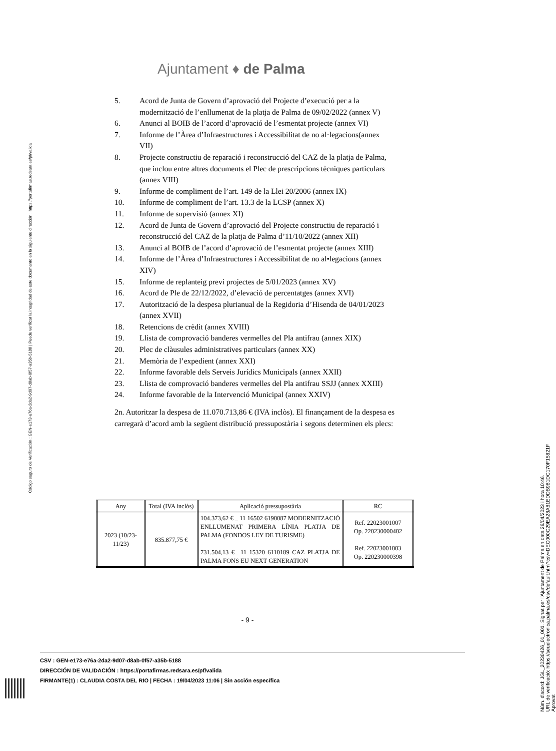Ajuntament ♦ de Palma
5. Acord de Junta de Govern d’aprovació del Projecte d’execució per a la modernització de l’enllumenat de la platja de Palma de 09/02/2022 (annex V)
6. Anunci al BOIB de l’acord d’aprovació de l’esmentat projecte (annex VI)
7. Informe de l’Àrea d’Infraestructures i Accessibilitat de no al·legacions(annex VII)
8. Projecte constructiu de reparació i reconstrucció del CAZ de la platja de Palma, que inclou entre altres documents el Plec de prescripcions tècniques particulars (annex VIII)
9. Informe de compliment de l’art. 149 de la Llei 20/2006 (annex IX)
10. Informe de compliment de l’art. 13.3 de la LCSP (annex X)
11. Informe de supervisió (annex XI)
12. Acord de Junta de Govern d’aprovació del Projecte constructiu de reparació i reconstrucció del CAZ de la platja de Palma d’11/10/2022 (annex XII)
13. Anunci al BOIB de l’acord d’aprovació de l’esmentat projecte (annex XIII)
14. Informe de l’Àrea d’Infraestructures i Accessibilitat de no al•legacions (annex XIV)
15. Informe de replanteig previ projectes de 5/01/2023 (annex XV)
16. Acord de Ple de 22/12/2022, d’elevació de percentatges (annex XVI)
17. Autorització de la despesa plurianual de la Regidoria d’Hisenda de 04/01/2023 (annex XVII)
18. Retencions de crèdit (annex XVIII)
19. Llista de comprovació banderes vermelles del Pla antifrau (annex XIX)
20. Plec de clàusules administratives particulars (annex XX)
21. Memòria de l’expedient (annex XXI)
22. Informe favorable dels Serveis Jurídics Municipals (annex XXII)
23. Llista de comprovació banderes vermelles del Pla antifrau SSJJ (annex XXIII)
24. Informe favorable de la Intervenció Municipal (annex XXIV)
2n. Autoritzar la despesa de 11.070.713,86 € (IVA inclòs). El finançament de la despesa es carregarà d’acord amb la següent distribució pressupostària i segons determinen els plecs:
| Any | Total (IVA inclòs) | Aplicació pressupostària | RC |
| --- | --- | --- | --- |
| 2023 (10/23-11/23) | 835.877,75 € | 104.373,62 € _ 11 16502 6190087 MODERNITZACIÓ ENLLUMENAT PRIMERA LÍNIA PLATJA DE PALMA (FONDOS LEY DE TURISME) 731.504,13 €_ 11 15320 6110189 CAZ PLATJA DE PALMA FONS EU NEXT GENERATION | Ref. 22023001007 Op. 220230000402 Ref. 22023001003 Op. 220230000398 |
- 9 -
CSV : GEN-e173-e76a-2da2-9d07-d8ab-0f57-a35b-5188
DIRECCIÓN DE VALIDACIÓN : https://portafirmas.redsara.es/pf/valida
FIRMANTE(1) : CLAUDIA COSTA DEL RIO | FECHA : 19/04/2023 11:06 | Sin acción específica
Código seguro de Verificación : GEN-e173-e76a-2da2-9d07-d8ab-0f57-a35b-5188 | Puede verificar la integridad de este documento en la siguiente dirección : https://portafirmas.redsara.es/pf/valida
Núm. d'acord: JGL_20230426_01_001. Signat per l'Ajuntament de Palma en data 26/04/2023 i hora 10:46.
URL de verificació: https://seuelectronica.palma.es/csv/default.htm?csv=DEC000C29EA28A81EDDB981DC170F15821F
Aprovat